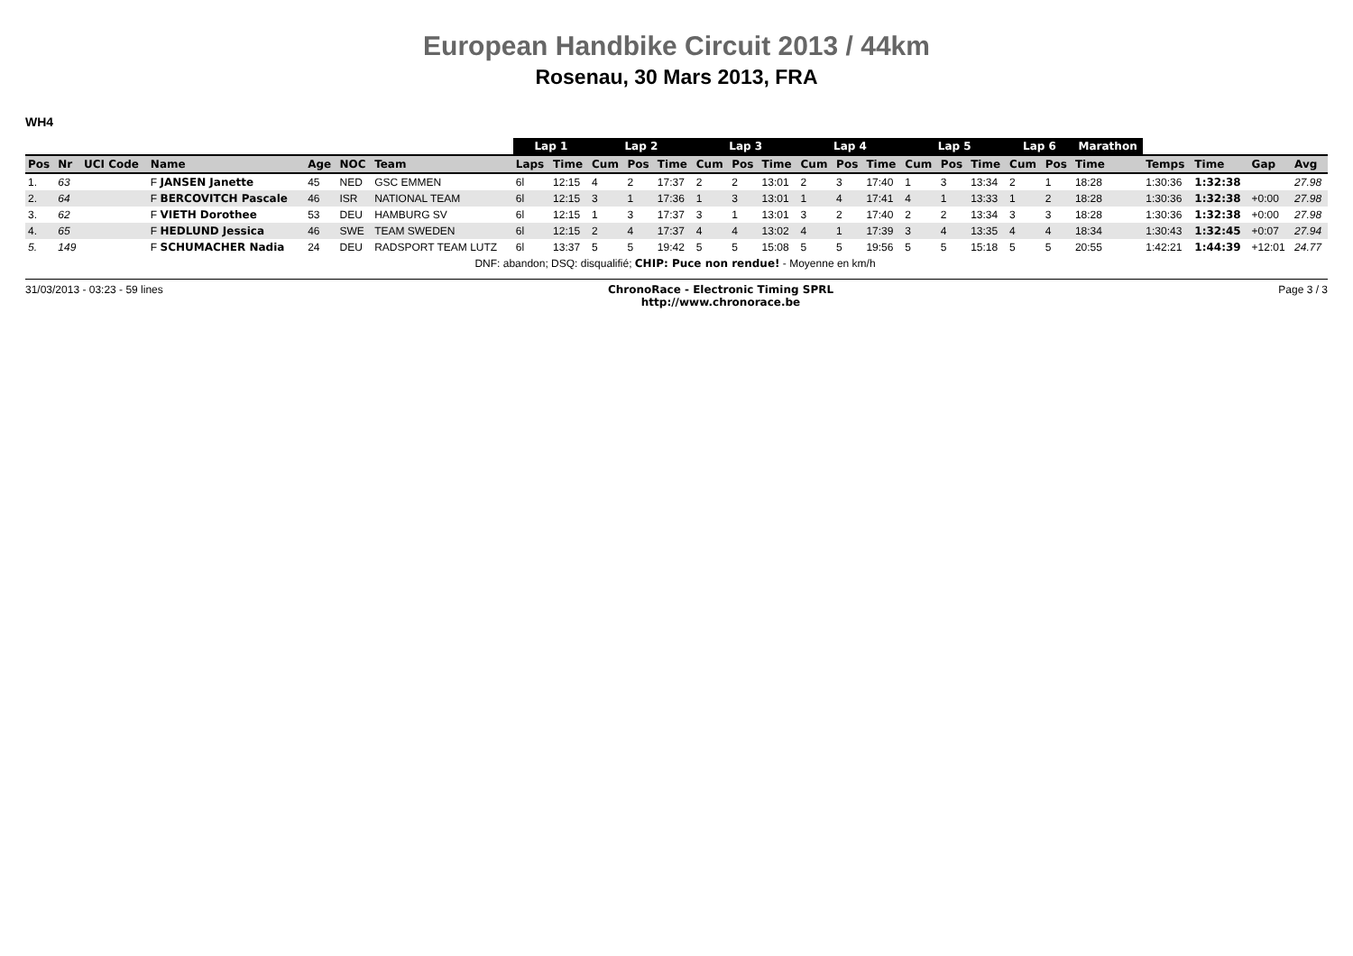European Handbike Circuit 2013 / 44km
Rosenau, 30 Mars 2013, FRA
WH4
| | | | | | | | Lap 1 | | Lap 2 | | | Lap 3 | | | Lap 4 | | | Lap 5 | | | Lap 6 | | Marathon | | | | |
| --- | --- | --- | --- | --- | --- | --- | --- | --- | --- | --- | --- | --- | --- | --- | --- | --- | --- | --- | --- | --- | --- | --- | --- | --- | --- | --- | --- |
| Pos | Nr | UCI Code | Name | Age | NOC | Team | Laps | Time | Cum | Pos | Time | Cum | Pos | Time | Cum | Pos | Time | Cum | Pos | Time | Cum | Pos | Time | Temps | Time | Gap | Avg |
| 1. | 63 | | F JANSEN Janette | 45 | NED | GSC EMMEN | 6l | 12:15 | 4 | 2 | 17:37 | 2 | 2 | 13:01 | 2 | 3 | 17:40 | 1 | 3 | 13:34 | 2 | 1 | 18:28 | 1:30:36 | 1:32:38 | | 27.98 |
| 2. | 64 | | F BERCOVITCH Pascale | 46 | ISR | NATIONAL TEAM | 6l | 12:15 | 3 | 1 | 17:36 | 1 | 3 | 13:01 | 1 | 4 | 17:41 | 4 | 1 | 13:33 | 1 | 2 | 18:28 | 1:30:36 | 1:32:38 | +0:00 | 27.98 |
| 3. | 62 | | F VIETH Dorothee | 53 | DEU | HAMBURG SV | 6l | 12:15 | 1 | 3 | 17:37 | 3 | 1 | 13:01 | 3 | 2 | 17:40 | 2 | 2 | 13:34 | 3 | 3 | 18:28 | 1:30:36 | 1:32:38 | +0:00 | 27.98 |
| 4. | 65 | | F HEDLUND Jessica | 46 | SWE | TEAM SWEDEN | 6l | 12:15 | 2 | 4 | 17:37 | 4 | 4 | 13:02 | 4 | 1 | 17:39 | 3 | 4 | 13:35 | 4 | 4 | 18:34 | 1:30:43 | 1:32:45 | +0:07 | 27.94 |
| 5. | 149 | | F SCHUMACHER Nadia | 24 | DEU | RADSPORT TEAM LUTZ | 6l | 13:37 | 5 | 5 | 19:42 | 5 | 5 | 15:08 | 5 | 5 | 19:56 | 5 | 5 | 15:18 | 5 | 5 | 20:55 | 1:42:21 | 1:44:39 | +12:01 | 24.77 |
| DNF: abandon; DSQ: disqualifié; CHIP: Puce non rendue! - Moyenne en km/h | | | | | | | | | | | | | | | | | | | | | | | | | | | |
31/03/2013 - 03:23 - 59 lines ChronoRace - Electronic Timing SPRL
http://www.chronorace.be Page 3 / 3